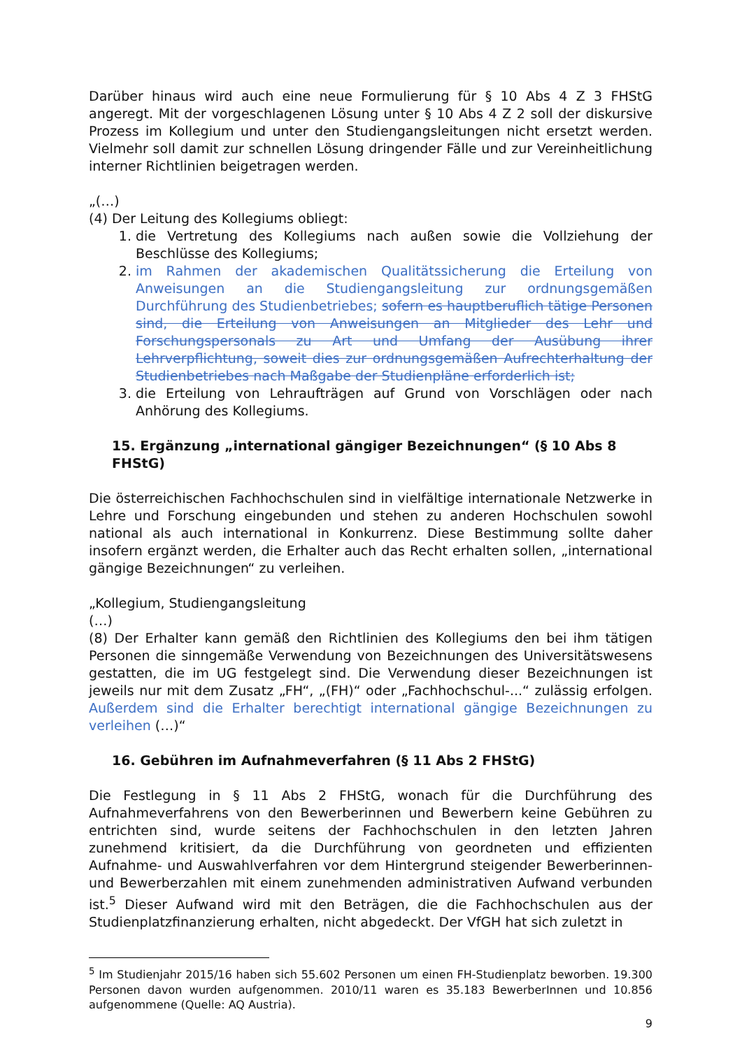Darüber hinaus wird auch eine neue Formulierung für § 10 Abs 4 Z 3 FHStG angeregt. Mit der vorgeschlagenen Lösung unter § 10 Abs 4 Z 2 soll der diskursive Prozess im Kollegium und unter den Studiengangsleitungen nicht ersetzt werden. Vielmehr soll damit zur schnellen Lösung dringender Fälle und zur Vereinheitlichung interner Richtlinien beigetragen werden.
„(…)
(4) Der Leitung des Kollegiums obliegt:
1. die Vertretung des Kollegiums nach außen sowie die Vollziehung der Beschlüsse des Kollegiums;
2. im Rahmen der akademischen Qualitätssicherung die Erteilung von Anweisungen an die Studiengangsleitung zur ordnungsgemäßen Durchführung des Studienbetriebes; sofern es hauptberuflich tätige Personen sind, die Erteilung von Anweisungen an Mitglieder des Lehr und Forschungspersonals zu Art und Umfang der Ausübung ihrer Lehrverpflichtung, soweit dies zur ordnungsgemäßen Aufrechterhaltung der Studienbetriebes nach Maßgabe der Studienpläne erforderlich ist;
3. die Erteilung von Lehraufträgen auf Grund von Vorschlägen oder nach Anhörung des Kollegiums.
15. Ergänzung „international gängiger Bezeichnungen“ (§ 10 Abs 8 FHStG)
Die österreichischen Fachhochschulen sind in vielfältige internationale Netzwerke in Lehre und Forschung eingebunden und stehen zu anderen Hochschulen sowohl national als auch international in Konkurrenz. Diese Bestimmung sollte daher insofern ergänzt werden, die Erhalter auch das Recht erhalten sollen, „international gängige Bezeichnungen“ zu verleihen.
„Kollegium, Studiengangsleitung
(…)
(8) Der Erhalter kann gemäß den Richtlinien des Kollegiums den bei ihm tätigen Personen die sinngemäße Verwendung von Bezeichnungen des Universitätswesens gestatten, die im UG festgelegt sind. Die Verwendung dieser Bezeichnungen ist jeweils nur mit dem Zusatz „FH“, „(FH)“ oder „Fachhochschul-...“ zulässig erfolgen. Außerdem sind die Erhalter berechtigt international gängige Bezeichnungen zu verleihen (…)“
16. Gebühren im Aufnahmeverfahren (§ 11 Abs 2 FHStG)
Die Festlegung in § 11 Abs 2 FHStG, wonach für die Durchführung des Aufnahmeverfahrens von den Bewerberinnen und Bewerbern keine Gebühren zu entrichten sind, wurde seitens der Fachhochschulen in den letzten Jahren zunehmend kritisiert, da die Durchführung von geordneten und effizienten Aufnahme- und Auswahlverfahren vor dem Hintergrund steigender Bewerberinnen- und Bewerberzahlen mit einem zunehmenden administrativen Aufwand verbunden ist.<sup>5</sup> Dieser Aufwand wird mit den Beträgen, die die Fachhochschulen aus der Studienplatzfinanzierung erhalten, nicht abgedeckt. Der VfGH hat sich zuletzt in
<sup>5</sup> Im Studienjahr 2015/16 haben sich 55.602 Personen um einen FH-Studienplatz beworben. 19.300 Personen davon wurden aufgenommen. 2010/11 waren es 35.183 BewerberInnen und 10.856 aufgenommene (Quelle: AQ Austria).
9